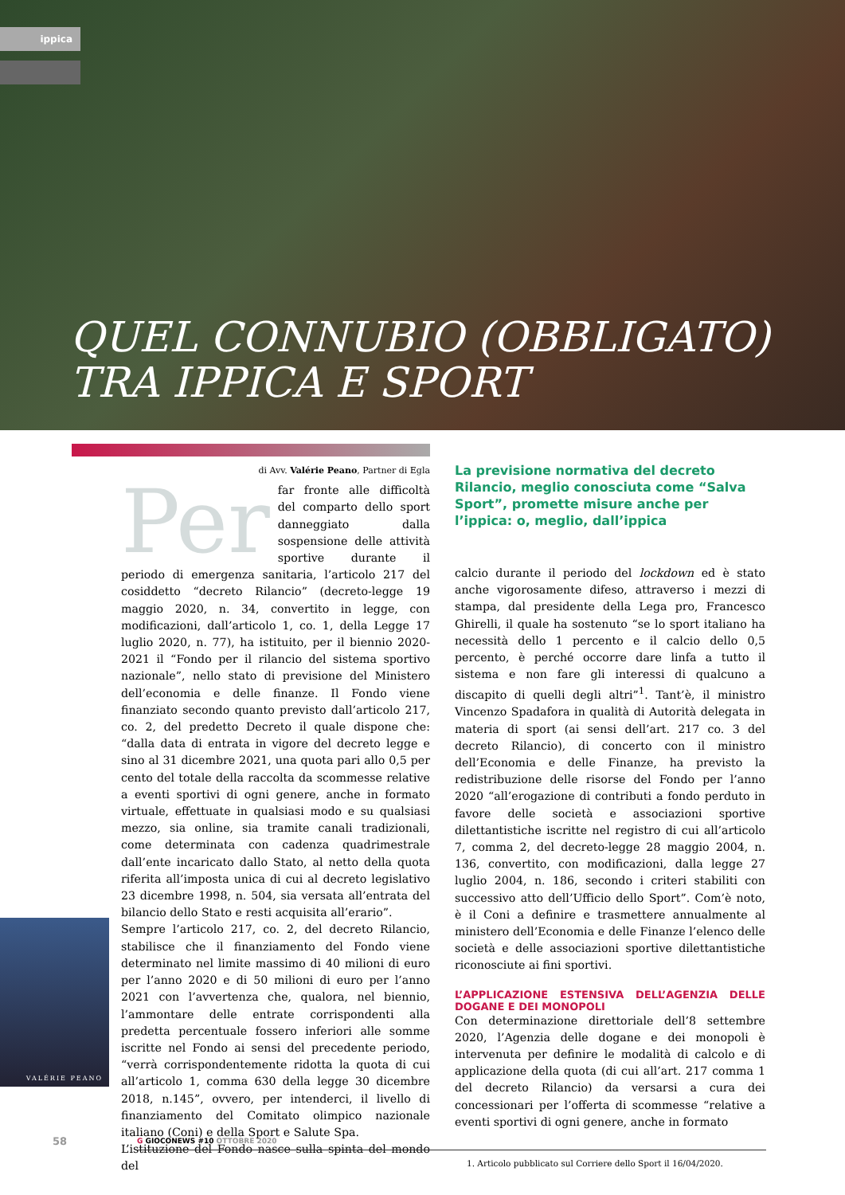ippica
QUEL CONNUBIO (OBBLIGATO)
TRA IPPICA E SPORT
di Avv. Valérie Peano, Partner di Egla
Per
far fronte alle difficoltà del comparto dello sport danneggiato dalla sospensione delle attività sportive durante il periodo di emergenza sanitaria, l’articolo 217 del cosiddetto “decreto Rilancio” (decreto-legge 19 maggio 2020, n. 34, convertito in legge, con modificazioni, dall’articolo 1, co. 1, della Legge 17 luglio 2020, n. 77), ha istituito, per il biennio 2020-2021 il “Fondo per il rilancio del sistema sportivo nazionale”, nello stato di previsione del Ministero dell’economia e delle finanze. Il Fondo viene finanziato secondo quanto previsto dall’articolo 217, co. 2, del predetto Decreto il quale dispone che: “dalla data di entrata in vigore del decreto legge e sino al 31 dicembre 2021, una quota pari allo 0,5 per cento del totale della raccolta da scommesse relative a eventi sportivi di ogni genere, anche in formato virtuale, effettuate in qualsiasi modo e su qualsiasi mezzo, sia online, sia tramite canali tradizionali, come determinata con cadenza quadrimestrale dall’ente incaricato dallo Stato, al netto della quota riferita all’imposta unica di cui al decreto legislativo 23 dicembre 1998, n. 504, sia versata all’entrata del bilancio dello Stato e resti acquisita all’erario”.
Sempre l’articolo 217, co. 2, del decreto Rilancio, stabilisce che il finanziamento del Fondo viene determinato nel limite massimo di 40 milioni di euro per l’anno 2020 e di 50 milioni di euro per l’anno 2021 con l’avvertenza che, qualora, nel biennio, l’ammontare delle entrate corrispondenti alla predetta percentuale fossero inferiori alle somme iscritte nel Fondo ai sensi del precedente periodo, “verrà corrispondentemente ridotta la quota di cui all’articolo 1, comma 630 della legge 30 dicembre 2018, n.145”, ovvero, per intenderci, il livello di finanziamento del Comitato olimpico nazionale italiano (Coni) e della Sport e Salute Spa.
L’istituzione del Fondo nasce sulla spinta del mondo del
La previsione normativa del decreto Rilancio, meglio conosciuta come “Salva Sport”, promette misure anche per l’ippica: o, meglio, dall’ippica
calcio durante il periodo del lockdown ed è stato anche vigorosamente difeso, attraverso i mezzi di stampa, dal presidente della Lega pro, Francesco Ghirelli, il quale ha sostenuto “se lo sport italiano ha necessità dello 1 percento e il calcio dello 0,5 percento, è perché occorre dare linfa a tutto il sistema e non fare gli interessi di qualcuno a discapito di quelli degli altri”<sup>1</sup>. Tant’è, il ministro Vincenzo Spadafora in qualità di Autorità delegata in materia di sport (ai sensi dell’art. 217 co. 3 del decreto Rilancio), di concerto con il ministro dell’Economia e delle Finanze, ha previsto la redistribuzione delle risorse del Fondo per l’anno 2020 “all’erogazione di contributi a fondo perduto in favore delle società e associazioni sportive dilettantistiche iscritte nel registro di cui all’articolo 7, comma 2, del decreto-legge 28 maggio 2004, n. 136, convertito, con modificazioni, dalla legge 27 luglio 2004, n. 186, secondo i criteri stabiliti con successivo atto dell’Ufficio dello Sport”. Com’è noto, è il Coni a definire e trasmettere annualmente al ministero dell’Economia e delle Finanze l’elenco delle società e delle associazioni sportive dilettantistiche riconosciute ai fini sportivi.
L’APPLICAZIONE ESTENSIVA DELL’AGENZIA DELLE DOGANE E DEI MONOPOLI
Con determinazione direttoriale dell’8 settembre 2020, l’Agenzia delle dogane e dei monopoli è intervenuta per definire le modalità di calcolo e di applicazione della quota (di cui all’art. 217 comma 1 del decreto Rilancio) da versarsi a cura dei concessionari per l’offerta di scommesse “relative a eventi sportivi di ogni genere, anche in formato
1. Articolo pubblicato sul Corriere dello Sport il 16/04/2020.
VALÉRIE PEANO
58 G GIOCONEWS #10 OTTOBRE 2020